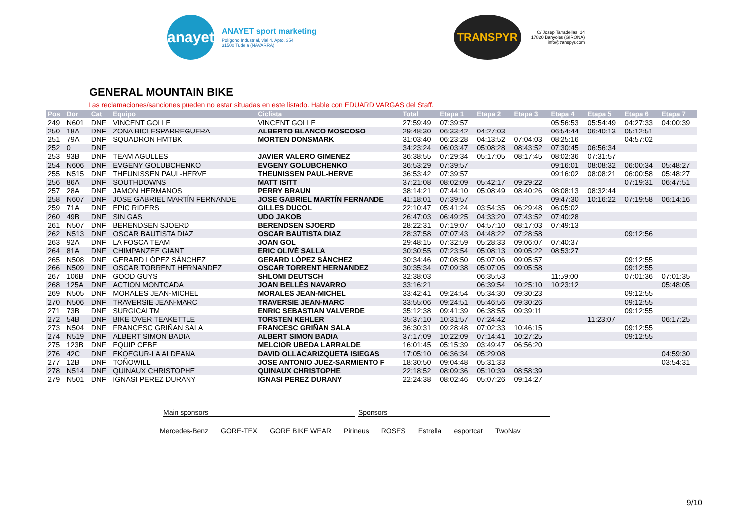anayet
ANAYET sport marketing
Polígono Industrial, vial 4. Apto. 354
31500 Tudela (NAVARRA)
TRANSPYR
C/ Josep Tarradellas, 14
17820 Banyoles (GIRONA)
info@transpyr.com
GENERAL MOUNTAIN BIKE
Las reclamaciones/sanciones pueden no estar situadas en este listado. Hable con EDUARD VARGAS del Staff.
| Pos | Dor | Cat | Equipo | Ciclista | Total | Etapa 1 | Etapa 2 | Etapa 3 | Etapa 4 | Etapa 5 | Etapa 6 | Etapa 7 |
| --- | --- | --- | --- | --- | --- | --- | --- | --- | --- | --- | --- | --- |
| 249 | N601 | DNF | VINCENT GOLLE | VINCENT GOLLE | 27:59:49 | 07:39:57 | | | 05:56:53 | 05:54:49 | 04:27:33 | 04:00:39 |
| 250 | 18A | DNF | ZONA BICI ESPARREGUERA | ALBERTO BLANCO MOSCOSO | 29:48:30 | 06:33:42 | 04:27:03 | | 06:54:44 | 06:40:13 | 05:12:51 | |
| 251 | 79A | DNF | SQUADRON HMTBK | MORTEN DONSMARK | 31:03:40 | 06:23:28 | 04:13:52 | 07:04:03 | 08:25:16 | | 04:57:02 | |
| 252 | 0 | DNF | | | 34:23:24 | 06:03:47 | 05:08:28 | 08:43:52 | 07:30:45 | 06:56:34 | | |
| 253 | 93B | DNF | TEAM AGULLES | JAVIER VALERO GIMENEZ | 36:38:55 | 07:29:34 | 05:17:05 | 08:17:45 | 08:02:36 | 07:31:57 | | |
| 254 | N606 | DNF | EVGENY GOLUBCHENKO | EVGENY GOLUBCHENKO | 36:53:29 | 07:39:57 | | | 09:16:01 | 08:08:32 | 06:00:34 | 05:48:27 |
| 255 | N515 | DNF | THEUNISSEN PAUL-HERVE | THEUNISSEN PAUL-HERVE | 36:53:42 | 07:39:57 | | | 09:16:02 | 08:08:21 | 06:00:58 | 05:48:27 |
| 256 | 86A | DNF | SOUTHDOWNS | MATT ISITT | 37:21:08 | 08:02:09 | 05:42:17 | 09:29:22 | | | 07:19:31 | 06:47:51 |
| 257 | 28A | DNF | JAMON HERMANOS | PERRY BRAUN | 38:14:21 | 07:44:10 | 05:08:49 | 08:40:26 | 08:08:13 | 08:32:44 | | |
| 258 | N607 | DNF | JOSE GABRIEL MARTÍN FERNANDE | JOSE GABRIEL MARTÍN FERNANDE | 41:18:01 | 07:39:57 | | | 09:47:30 | 10:16:22 | 07:19:58 | 06:14:16 |
| 259 | 71A | DNF | EPIC RIDERS | GILLES DUCOL | 22:10:47 | 05:41:24 | 03:54:35 | 06:29:48 | 06:05:02 | | | |
| 260 | 49B | DNF | SIN GAS | UDO JAKOB | 26:47:03 | 06:49:25 | 04:33:20 | 07:43:52 | 07:40:28 | | | |
| 261 | N507 | DNF | BERENDSEN SJOERD | BERENDSEN SJOERD | 28:22:31 | 07:19:07 | 04:57:10 | 08:17:03 | 07:49:13 | | | |
| 262 | N513 | DNF | OSCAR BAUTISTA DIAZ | OSCAR BAUTISTA DIAZ | 28:37:58 | 07:07:43 | 04:48:22 | 07:28:58 | | | 09:12:56 | |
| 263 | 92A | DNF | LA FOSCA TEAM | JOAN GOL | 29:48:15 | 07:32:59 | 05:28:33 | 09:06:07 | 07:40:37 | | | |
| 264 | 81A | DNF | CHIMPANZEE GIANT | ERIC OLIVÉ SALLA | 30:30:55 | 07:23:54 | 05:08:13 | 09:05:22 | 08:53:27 | | | |
| 265 | N508 | DNF | GERARD LÓPEZ SÁNCHEZ | GERARD LÓPEZ SÁNCHEZ | 30:34:46 | 07:08:50 | 05:07:06 | 09:05:57 | | | 09:12:55 | |
| 266 | N509 | DNF | OSCAR TORRENT HERNANDEZ | OSCAR TORRENT HERNANDEZ | 30:35:34 | 07:09:38 | 05:07:05 | 09:05:58 | | | 09:12:55 | |
| 267 | 106B | DNF | GOOD GUYS | SHLOMI DEUTSCH | 32:38:03 | | 06:35:53 | | 11:59:00 | | 07:01:36 | 07:01:35 |
| 268 | 125A | DNF | ACTION MONTCADA | JOAN BELLÉS NAVARRO | 33:16:21 | | 06:39:54 | 10:25:10 | 10:23:12 | | | 05:48:05 |
| 269 | N505 | DNF | MORALES JEAN-MICHEL | MORALES JEAN-MICHEL | 33:42:41 | 09:24:54 | 05:34:30 | 09:30:23 | | | 09:12:55 | |
| 270 | N506 | DNF | TRAVERSIE JEAN-MARC | TRAVERSIE JEAN-MARC | 33:55:06 | 09:24:51 | 05:46:56 | 09:30:26 | | | 09:12:55 | |
| 271 | 73B | DNF | SURGICALTM | ENRIC SEBASTIAN VALVERDE | 35:12:38 | 09:41:39 | 06:38:55 | 09:39:11 | | | 09:12:55 | |
| 272 | 54B | DNF | BIKE OVER TEAKETTLE | TORSTEN KEHLER | 35:37:10 | 10:31:57 | 07:24:42 | | | 11:23:07 | | 06:17:25 |
| 273 | N504 | DNF | FRANCESC GRIÑAN SALA | FRANCESC GRIÑAN SALA | 36:30:31 | 09:28:48 | 07:02:33 | 10:46:15 | | | 09:12:55 | |
| 274 | N519 | DNF | ALBERT SIMON BADIA | ALBERT SIMON BADIA | 37:17:09 | 10:22:09 | 07:14:41 | 10:27:25 | | | 09:12:55 | |
| 275 | 123B | DNF | EQUIP CEBE | MELCIOR UBEDA LARRALDE | 16:01:45 | 05:15:39 | 03:49:47 | 06:56:20 | | | | |
| 276 | 42C | DNF | EKOEGUR-LA ALDEANA | DAVID OLLACARIZQUETA ISIEGAS | 17:05:10 | 06:36:34 | 05:29:08 | | | | | 04:59:30 |
| 277 | 12B | DNF | TOÑOWILL | JOSE ANTONIO JUEZ-SARMIENTO F | 18:30:50 | 09:04:48 | 05:31:33 | | | | | 03:54:31 |
| 278 | N514 | DNF | QUINAUX CHRISTOPHE | QUINAUX CHRISTOPHE | 22:18:52 | 08:09:36 | 05:10:39 | 08:58:39 | | | | |
| 279 | N501 | DNF | IGNASI PEREZ DURANY | IGNASI PEREZ DURANY | 22:24:38 | 08:02:46 | 05:07:26 | 09:14:27 | | | | |
Main sponsors Sponsors
Mercedes-Benz GORE-TEX GORE BIKE WEAR Pirineus ROSES Estrella esportcat TwoNav
9/10